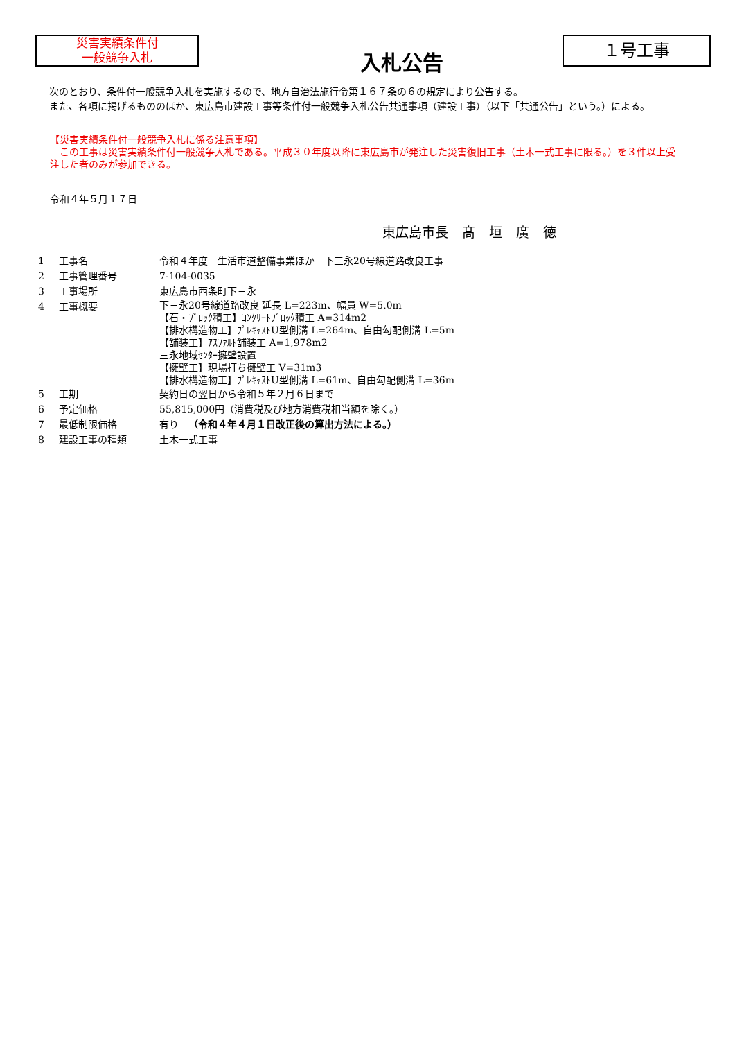災害実績条件付
一般競争入札
入札公告
１号工事
　次のとおり、条件付一般競争入札を実施するので、地方自治法施行令第１６７条の６の規定により公告する。
　また、各項に掲げるもののほか、東広島市建設工事等条件付一般競争入札公告共通事項（建設工事）（以下「共通公告」という。）による。
【災害実績条件付一般競争入札に係る注意事項】
　この工事は災害実績条件付一般競争入札である。平成３０年度以降に東広島市が発注した災害復旧工事（土木一式工事に限る。）を３件以上受注した者のみが参加できる。
令和４年５月１７日
東広島市長 髙 垣 廣 徳
| 1 | 工事名 | 令和４年度 生活市道整備事業ほか 下三永20号線道路改良工事 |
| 2 | 工事管理番号 | 7-104-0035 |
| 3 | 工事場所 | 東広島市西条町下三永 |
| 4 | 工事概要 | 下三永20号線道路改良 延長 L=223m、幅員 W=5.0m 【石・ﾌﾞﾛｯｸ積工】ｺﾝｸﾘｰﾄﾌﾞﾛｯｸ積工 A=314m2 【排水構造物工】ﾌﾟﾚｷｬｽﾄU型側溝 L=264m、自由勾配側溝 L=5m 【舗装工】ｱｽﾌｧﾙﾄ舗装工 A=1,978m2 三永地域ｾﾝﾀｰ擁壁設置 【擁壁工】現場打ち擁壁工 V=31m3 【排水構造物工】ﾌﾟﾚｷｬｽﾄU型側溝 L=61m、自由勾配側溝 L=36m |
| 5 | 工期 | 契約日の翌日から令和５年２月６日まで |
| 6 | 予定価格 | 55,815,000円（消費税及び地方消費税相当額を除く。） |
| 7 | 最低制限価格 | 有り （令和４年４月１日改正後の算出方法による。） |
| 8 | 建設工事の種類 | 土木一式工事 |